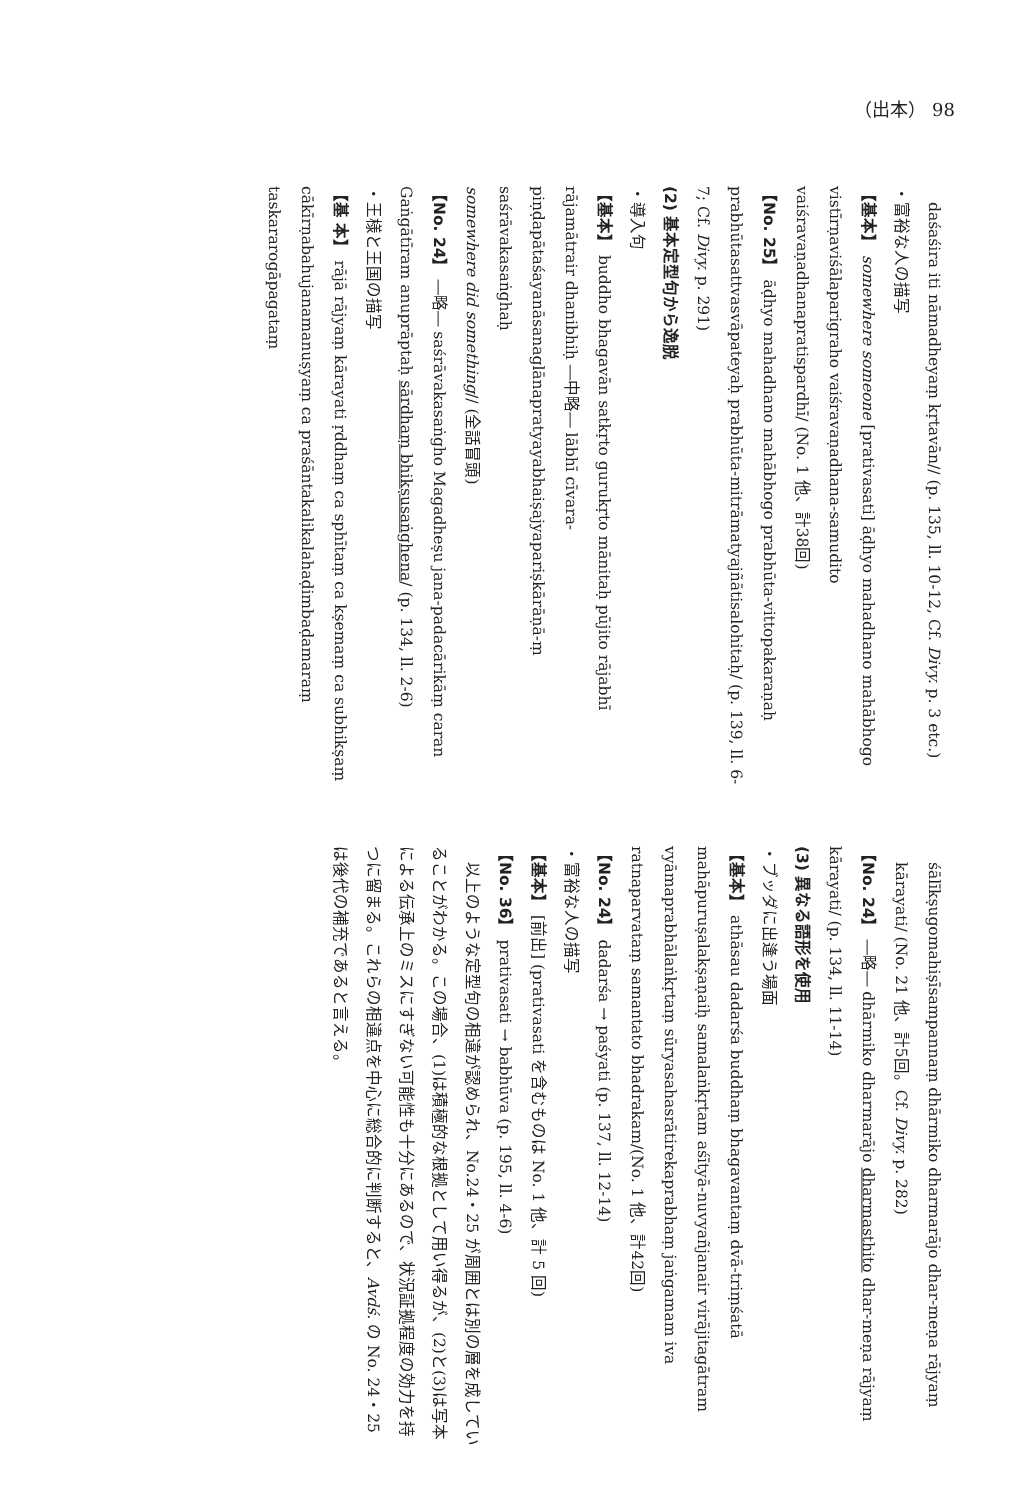（出本） 98
daśaśira iti nāmadheyaṃ kṛtavān// (p. 135, ll. 10-12, Cf. Divy. p. 3 etc.)
・富裕な人の描写
【基本】 somewhere someone [prativasati] āḍhyo mahadhano mahābhogo vistīrṇaviśālaparigraho vaiśravaṇadhana-samudito vaiśravaṇadhanapratispardhī/ (No. 1 他、計38回)
【No. 25】 āḍhyo mahadhano mahābhogo prabhūta-vittopakaraṇaḥ prabhūtasattvasvāpateyaḥ prabhūta-mitrāmatyajñātisalohitaḥ/ (p. 139, ll. 6-7; Cf. Divy. p. 291)
(2) 基本定型句から逸脱
・導入句
【基本】 buddho bhagavān satkṛto gurukṛto mānitaḥ pūjito rājabhī rājamātrair dhanibhiḥ ―中略― lābhī cīvara-piṇḍapātaśayanāsanaglānapratyayabhaiṣajyapariṣkārāṇā-ṃ saśrāvakasaṅghaḥ
somewhere did something// (全話冒頭)
【No. 24】 ―略― saśrāvakasaṅgho Magadheṣu jana-padacārikāṃ caran Gaṅgātīram anuprāptaḥ sārdhaṃ bhikṣusaṅghena/ (p. 134, ll. 2-6)
・王様と王国の描写
【基 本】 rājā rājyaṃ kārayati ṛddhaṃ ca sphītaṃ ca kṣemaṃ ca subhikṣaṃ cākīrṇabahujanamanuṣyaṃ ca praśāntakalikalahaḍimbaḍamaraṃ taskararogāpagataṃ
śālīkṣugomahiṣīsampannaṃ dhārmiko dharmarājo dhar-meṇa rājyaṃ kārayati/ (No. 21 他、計5回。Cf. Divy. p. 282)
【No. 24】 ―略― dhārmiko dharmarājo dharmasthito dhar-meṇa rājyaṃ kārayati/ (p. 134, ll. 11-14)
(3) 異なる語形を使用
・ブッダに出逢う場面
【基本】 athāsau dadarśa buddhaṃ bhagavantaṃ dvā-triṃśatā mahāpuruṣalakṣaṇaiḥ samalaṅkṛtam aśītyā-nuvyañjanair virājitagātram vyāmaprabhālaṅkṛtaṃ sūryasahasrātirekaprabhaṃ jaṅgamam iva ratnaparvataṃ samantato bhadrakam/(No. 1 他、計42回)
【No. 24】 dadarśa → paśyati (p. 137, ll. 12-14)
・富裕な人の描写
【基本】 [前出] (prativasati を含むものは No. 1 他、計 5 回)
【No. 36】 prativasati → babhūva (p. 195, ll. 4-6)
　以上のような定型句の相違が認められ、No.24・25 が周囲とは別の層を成していることがわかる。この場合、(1)は積極的な根拠として用い得るが、(2)と(3)は写本による伝承上のミスにすぎない可能性も十分にあるので、状況証拠程度の効力を持つに留まる。これらの相違点を中心に総合的に判断すると、Avdś. の No. 24・25 は後代の補充であると言える。